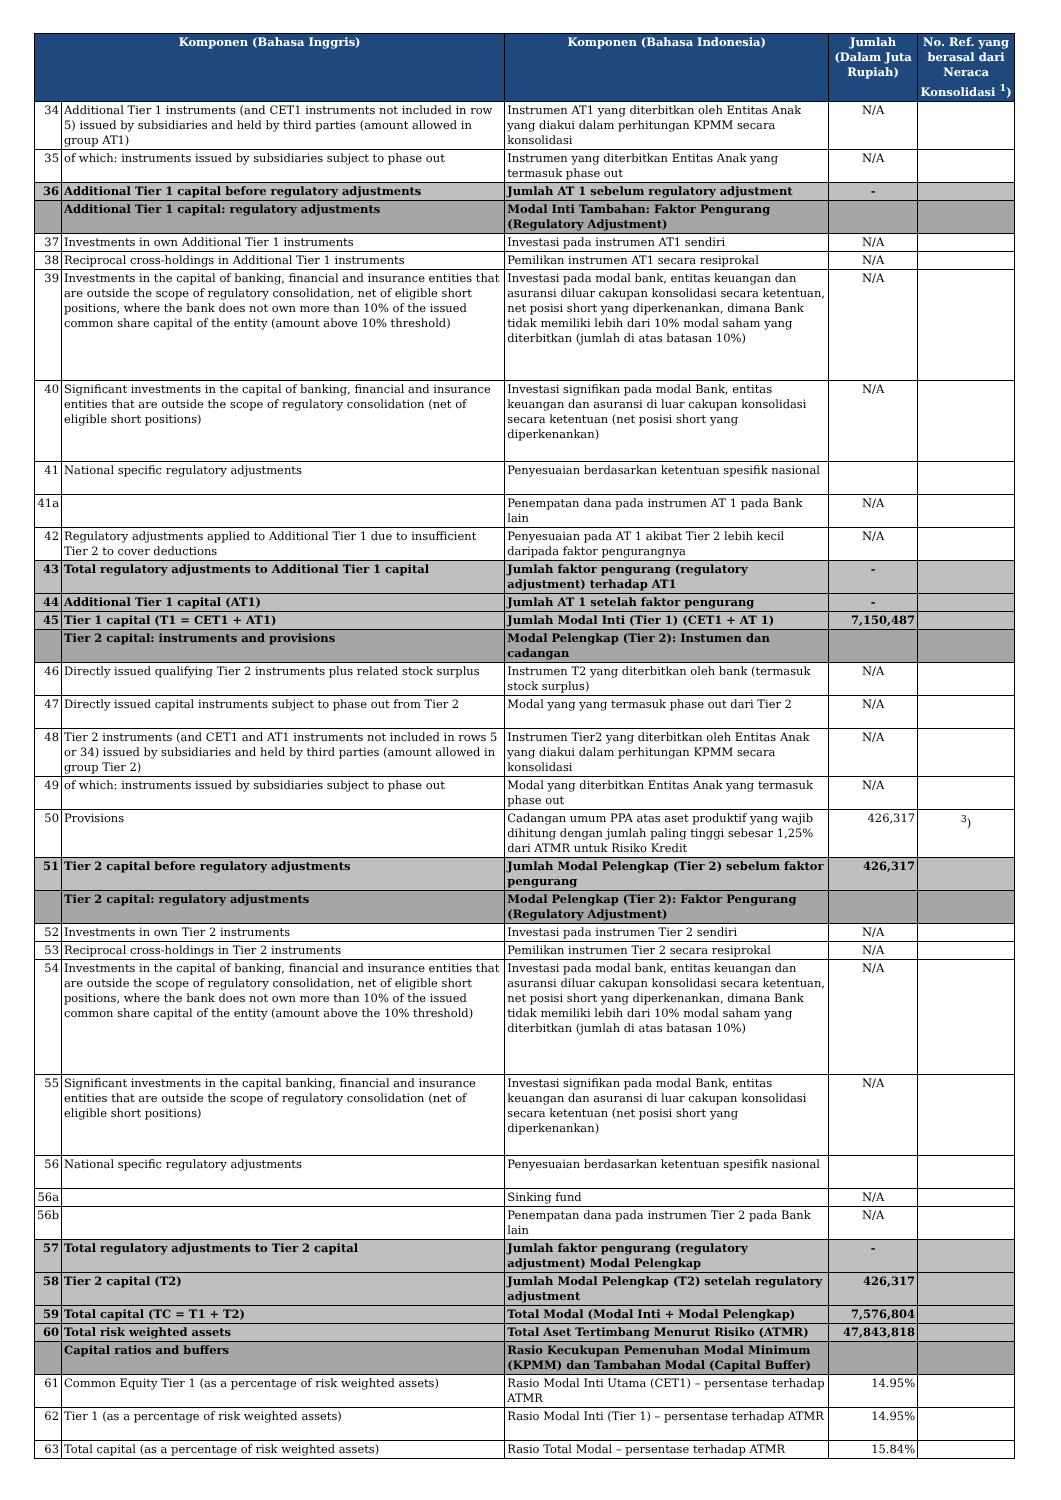| Komponen (Bahasa Inggris) | | Komponen (Bahasa Indonesia) | Jumlah (Dalam Juta Rupiah) | No. Ref. yang berasal dari Neraca Konsolidasi <sup>1</sup>) |
| --- | --- | --- | --- | --- |
| 34 | Additional Tier 1 instruments (and CET1 instruments not included in row 5) issued by subsidiaries and held by third parties (amount allowed in group AT1) | Instrumen AT1 yang diterbitkan oleh Entitas Anak yang diakui dalam perhitungan KPMM secara konsolidasi | N/A | |
| 35 | of which: instruments issued by subsidiaries subject to phase out | Instrumen yang diterbitkan Entitas Anak yang termasuk phase out | N/A | |
| 36 | Additional Tier 1 capital before regulatory adjustments | Jumlah AT 1 sebelum regulatory adjustment | - | |
| | Additional Tier 1 capital: regulatory adjustments | Modal Inti Tambahan: Faktor Pengurang (Regulatory Adjustment) | | |
| 37 | Investments in own Additional Tier 1 instruments | Investasi pada instrumen AT1 sendiri | N/A | |
| 38 | Reciprocal cross-holdings in Additional Tier 1 instruments | Pemilikan instrumen AT1 secara resiprokal | N/A | |
| 39 | Investments in the capital of banking, financial and insurance entities that are outside the scope of regulatory consolidation, net of eligible short positions, where the bank does not own more than 10% of the issued common share capital of the entity (amount above 10% threshold) | Investasi pada modal bank, entitas keuangan dan asuransi diluar cakupan konsolidasi secara ketentuan, net posisi short yang diperkenankan, dimana Bank tidak memiliki lebih dari 10% modal saham yang diterbitkan (jumlah di atas batasan 10%) | N/A | |
| 40 | Significant investments in the capital of banking, financial and insurance entities that are outside the scope of regulatory consolidation (net of eligible short positions) | Investasi signifikan pada modal Bank, entitas keuangan dan asuransi di luar cakupan konsolidasi secara ketentuan (net posisi short yang diperkenankan) | N/A | |
| 41 | National specific regulatory adjustments | Penyesuaian berdasarkan ketentuan spesifik nasional | | |
| 41a | | Penempatan dana pada instrumen AT 1 pada Bank lain | N/A | |
| 42 | Regulatory adjustments applied to Additional Tier 1 due to insufficient Tier 2 to cover deductions | Penyesuaian pada AT 1 akibat Tier 2 lebih kecil daripada faktor pengurangnya | N/A | |
| 43 | Total regulatory adjustments to Additional Tier 1 capital | Jumlah faktor pengurang (regulatory adjustment) terhadap AT1 | - | |
| 44 | Additional Tier 1 capital (AT1) | Jumlah AT 1 setelah faktor pengurang | - | |
| 45 | Tier 1 capital (T1 = CET1 + AT1) | Jumlah Modal Inti (Tier 1) (CET1 + AT 1) | 7,150,487 | |
| | Tier 2 capital: instruments and provisions | Modal Pelengkap (Tier 2): Instumen dan cadangan | | |
| 46 | Directly issued qualifying Tier 2 instruments plus related stock surplus | Instrumen T2 yang diterbitkan oleh bank (termasuk stock surplus) | N/A | |
| 47 | Directly issued capital instruments subject to phase out from Tier 2 | Modal yang yang termasuk phase out dari Tier 2 | N/A | |
| 48 | Tier 2 instruments (and CET1 and AT1 instruments not included in rows 5 or 34) issued by subsidiaries and held by third parties (amount allowed in group Tier 2) | Instrumen Tier2 yang diterbitkan oleh Entitas Anak yang diakui dalam perhitungan KPMM secara konsolidasi | N/A | |
| 49 | of which: instruments issued by subsidiaries subject to phase out | Modal yang diterbitkan Entitas Anak yang termasuk phase out | N/A | |
| 50 | Provisions | Cadangan umum PPA atas aset produktif yang wajib dihitung dengan jumlah paling tinggi sebesar 1,25% dari ATMR untuk Risiko Kredit | 426,317 | <sup>3</sup>) |
| 51 | Tier 2 capital before regulatory adjustments | Jumlah Modal Pelengkap (Tier 2) sebelum faktor pengurang | 426,317 | |
| | Tier 2 capital: regulatory adjustments | Modal Pelengkap (Tier 2): Faktor Pengurang (Regulatory Adjustment) | | |
| 52 | Investments in own Tier 2 instruments | Investasi pada instrumen Tier 2 sendiri | N/A | |
| 53 | Reciprocal cross-holdings in Tier 2 instruments | Pemilikan instrumen Tier 2 secara resiprokal | N/A | |
| 54 | Investments in the capital of banking, financial and insurance entities that are outside the scope of regulatory consolidation, net of eligible short positions, where the bank does not own more than 10% of the issued common share capital of the entity (amount above the 10% threshold) | Investasi pada modal bank, entitas keuangan dan asuransi diluar cakupan konsolidasi secara ketentuan, net posisi short yang diperkenankan, dimana Bank tidak memiliki lebih dari 10% modal saham yang diterbitkan (jumlah di atas batasan 10%) | N/A | |
| 55 | Significant investments in the capital banking, financial and insurance entities that are outside the scope of regulatory consolidation (net of eligible short positions) | Investasi signifikan pada modal Bank, entitas keuangan dan asuransi di luar cakupan konsolidasi secara ketentuan (net posisi short yang diperkenankan) | N/A | |
| 56 | National specific regulatory adjustments | Penyesuaian berdasarkan ketentuan spesifik nasional | | |
| 56a | | Sinking fund | N/A | |
| 56b | | Penempatan dana pada instrumen Tier 2 pada Bank lain | N/A | |
| 57 | Total regulatory adjustments to Tier 2 capital | Jumlah faktor pengurang (regulatory adjustment) Modal Pelengkap | - | |
| 58 | Tier 2 capital (T2) | Jumlah Modal Pelengkap (T2) setelah regulatory adjustment | 426,317 | |
| 59 | Total capital (TC = T1 + T2) | Total Modal (Modal Inti + Modal Pelengkap) | 7,576,804 | |
| 60 | Total risk weighted assets | Total Aset Tertimbang Menurut Risiko (ATMR) | 47,843,818 | |
| | Capital ratios and buffers | Rasio Kecukupan Pemenuhan Modal Minimum (KPMM) dan Tambahan Modal (Capital Buffer) | | |
| 61 | Common Equity Tier 1 (as a percentage of risk weighted assets) | Rasio Modal Inti Utama (CET1) – persentase terhadap ATMR | 14.95% | |
| 62 | Tier 1 (as a percentage of risk weighted assets) | Rasio Modal Inti (Tier 1) – persentase terhadap ATMR | 14.95% | |
| 63 | Total capital (as a percentage of risk weighted assets) | Rasio Total Modal – persentase terhadap ATMR | 15.84% | |